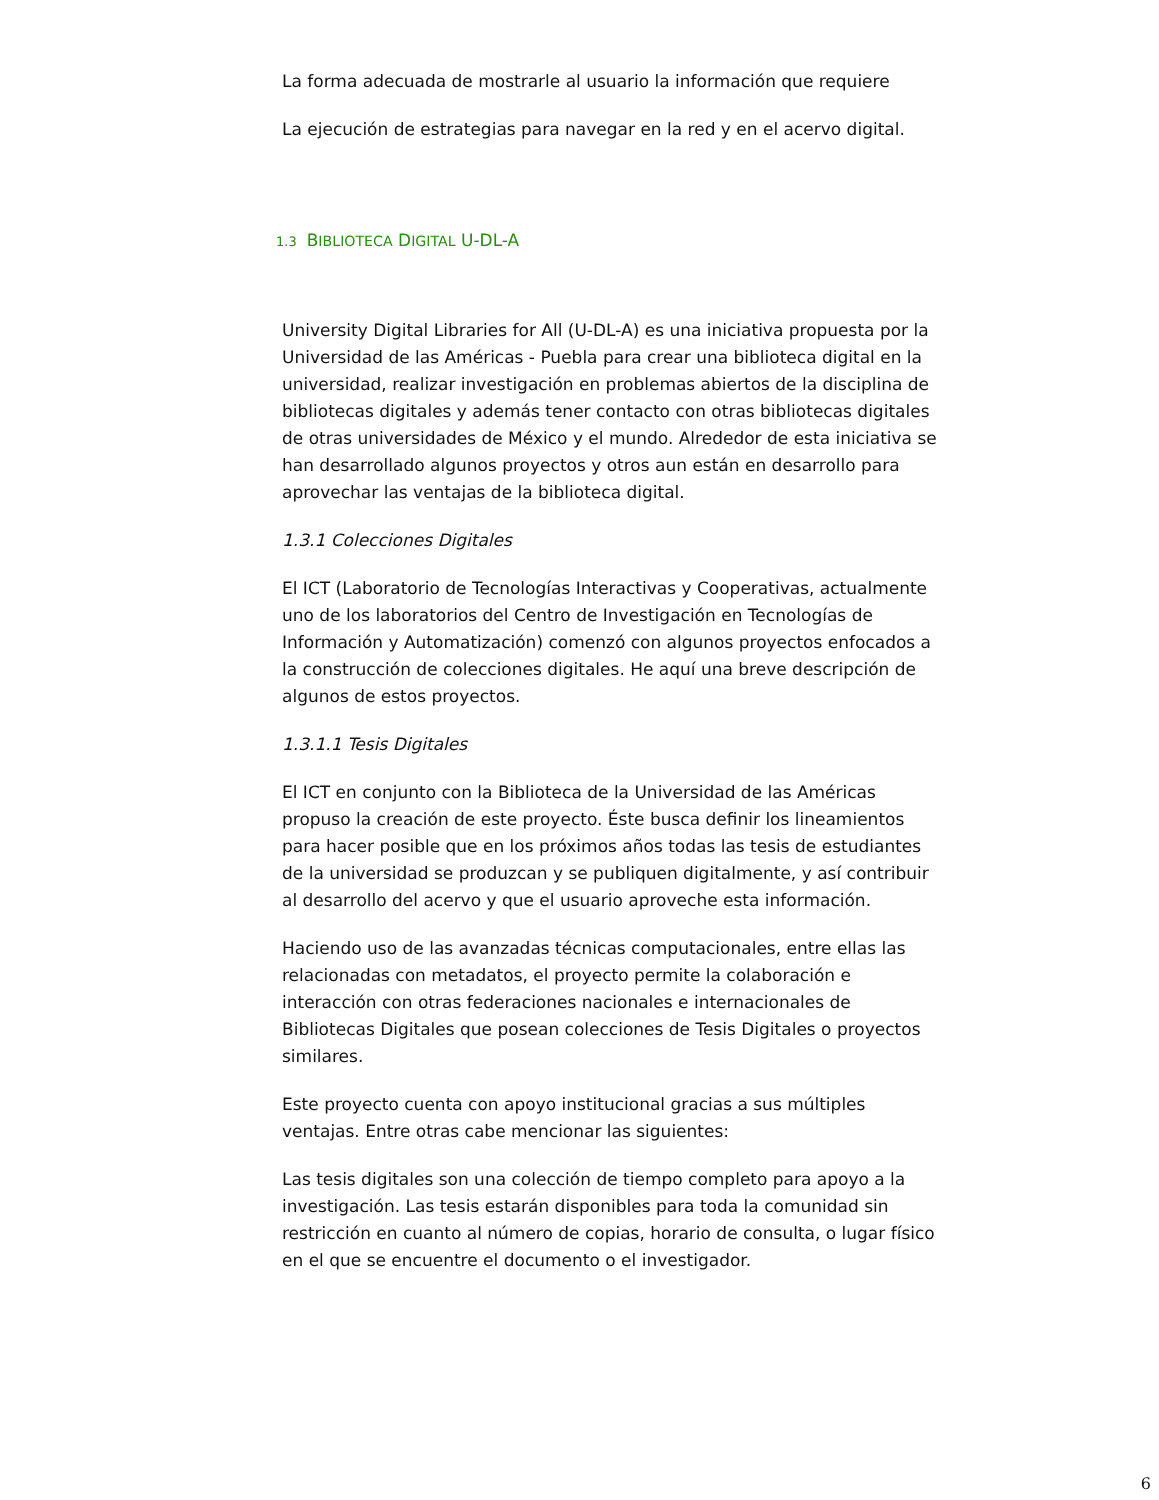La forma adecuada de mostrarle al usuario la información que requiere
La ejecución de estrategias para navegar en la red y en el acervo digital.
1.3 BIBLIOTECA DIGITAL U-DL-A
University Digital Libraries for All (U-DL-A) es una iniciativa propuesta por la Universidad de las Américas - Puebla para crear una biblioteca digital en la universidad, realizar investigación en problemas abiertos de la disciplina de bibliotecas digitales y además tener contacto con otras bibliotecas digitales de otras universidades de México y el mundo. Alrededor de esta iniciativa se han desarrollado algunos proyectos y otros aun están en desarrollo para aprovechar las ventajas de la biblioteca digital.
1.3.1 Colecciones Digitales
El ICT (Laboratorio de Tecnologías Interactivas y Cooperativas, actualmente uno de los laboratorios del Centro de Investigación en Tecnologías de Información y Automatización) comenzó con algunos proyectos enfocados a la construcción de colecciones digitales. He aquí una breve descripción de algunos de estos proyectos.
1.3.1.1 Tesis Digitales
El ICT en conjunto con la Biblioteca de la Universidad de las Américas propuso la creación de este proyecto. Éste busca definir los lineamientos para hacer posible que en los próximos años todas las tesis de estudiantes de la universidad se produzcan y se publiquen digitalmente, y así contribuir al desarrollo del acervo y que el usuario aproveche esta información.
Haciendo uso de las avanzadas técnicas computacionales, entre ellas las relacionadas con metadatos, el proyecto permite la colaboración e interacción con otras federaciones nacionales e internacionales de Bibliotecas Digitales que posean colecciones de Tesis Digitales o proyectos similares.
Este proyecto cuenta con apoyo institucional gracias a sus múltiples ventajas. Entre otras cabe mencionar las siguientes:
Las tesis digitales son una colección de tiempo completo para apoyo a la investigación. Las tesis estarán disponibles para toda la comunidad sin restricción en cuanto al número de copias, horario de consulta, o lugar físico en el que se encuentre el documento o el investigador.
6